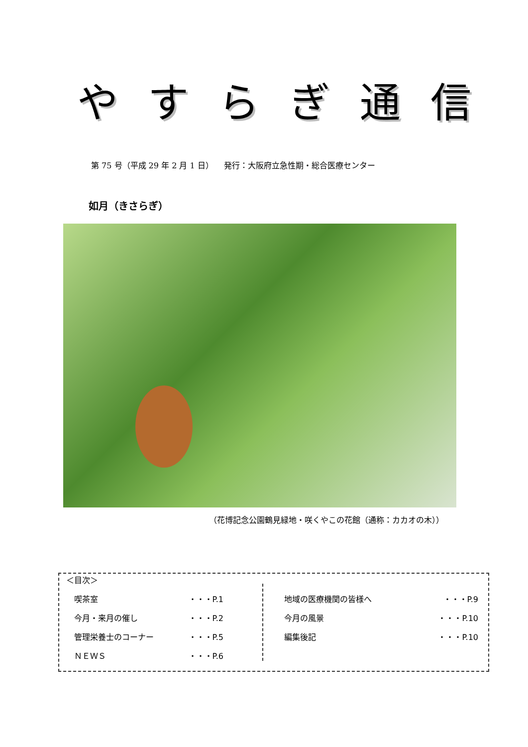やすらぎ通信
第 75 号（平成 29 年 2 月 1 日） 　発行：大阪府立急性期・総合医療センター
如月（きさらぎ）
（花博記念公園鶴見緑地・咲くやこの花館（通称：カカオの木））
＜目次＞
喫茶室 ・・・P.1
今月・来月の催し ・・・P.2
管理栄養士のコーナー ・・・P.5
ＮＥＷＳ ・・・P.6
地域の医療機関の皆様へ ・・・P.9
今月の風景 ・・・P.10
編集後記 ・・・P.10